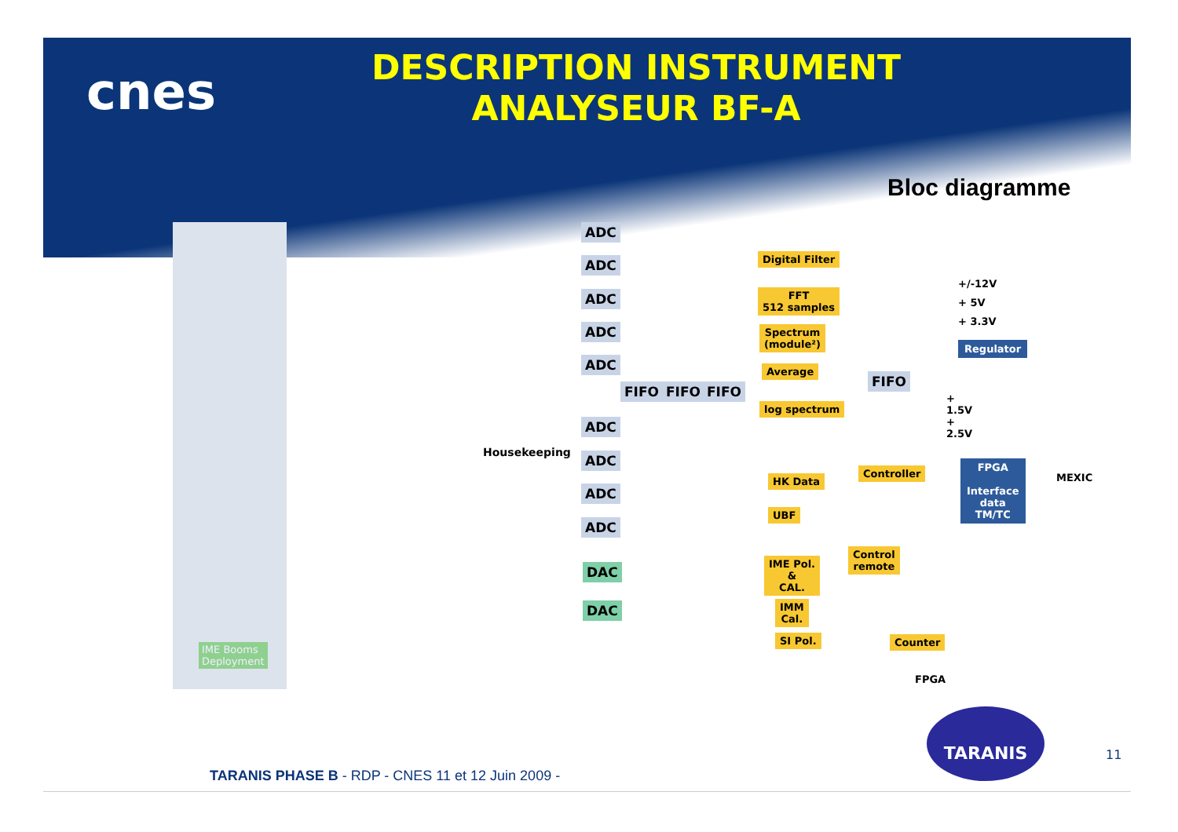cnes
DESCRIPTION INSTRUMENT
ANALYSEUR BF-A
Bloc diagramme
ADC
ADC
ADC
ADC
ADC
FIFO FIFO FIFO
ADC
ADC
ADC
ADC
Housekeeping
DAC
DAC
Digital Filter
FFT
512 samples
Spectrum
(module²)
Average
log spectrum
FIFO
HK Data
Controller
UBF
Control
remote
IME Pol.
&
CAL.
IMM
Cal.
SI Pol. Counter
FPGA
IME Booms
Deployment
+/-12V
+ 5V
+ 3.3V
Regulator
+ 1.5V + 2.5V
FPGA
Interface data
TM/TC
MEXIC
TARANIS
TARANIS PHASE B - RDP - CNES 11 et 12 Juin 2009 -
11